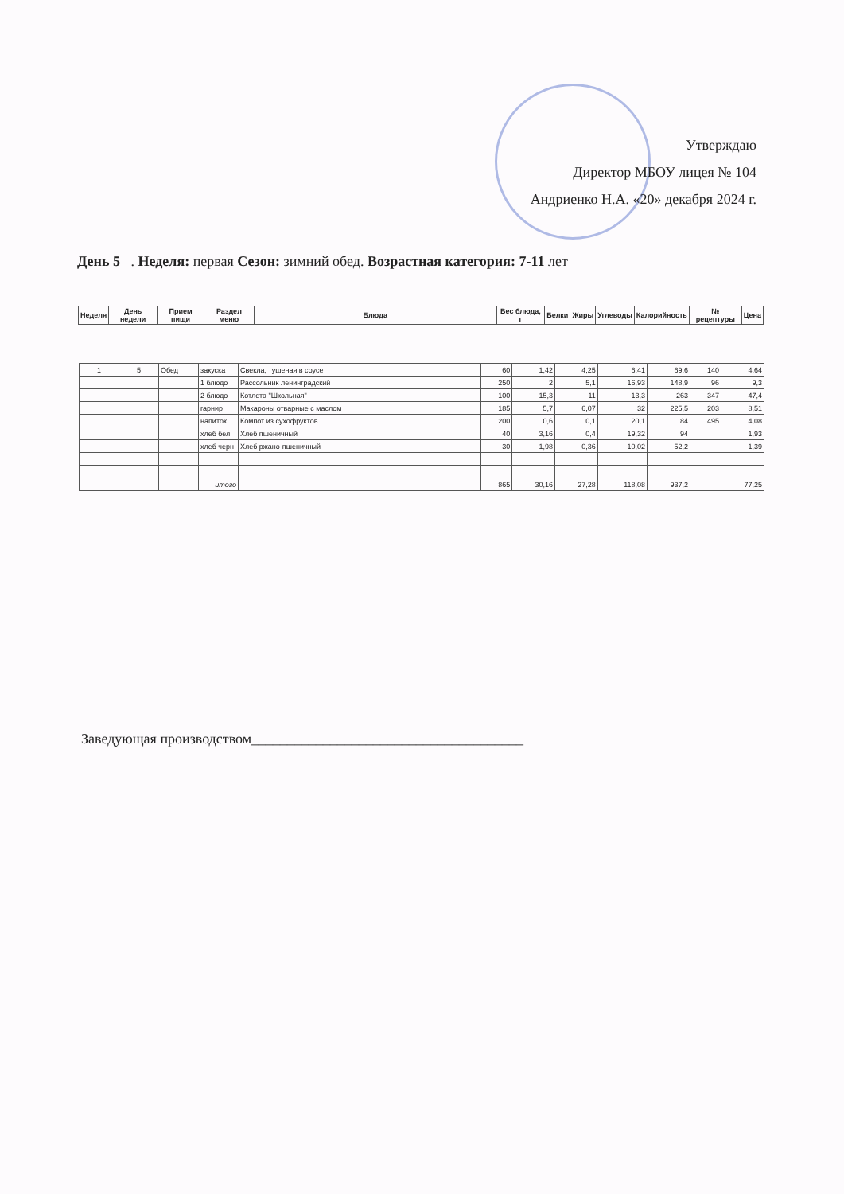Утверждаю
Директор МБОУ лицея № 104
Андриенко Н.А. «20» декабря 2024 г.
День 5 . Неделя: первая Сезон: зимний обед. Возрастная категория: 7-11 лет
| Неделя | День недели | Прием пищи | Раздел меню | Блюда | Вес блюда, г | Белки | Жиры | Углеводы | Калорийность | № рецептуры | Цена |
| --- | --- | --- | --- | --- | --- | --- | --- | --- | --- | --- | --- |
| 1 | 5 | Обед | закуска | Свекла, тушеная в соусе | 60 | 1,42 | 4,25 | 6,41 | 69,6 | 140 | 4,64 |
| | | | 1 блюдо | Рассольник ленинградский | 250 | 2 | 5,1 | 16,93 | 148,9 | 96 | 9,3 |
| | | | 2 блюдо | Котлета "Школьная" | 100 | 15,3 | 11 | 13,3 | 263 | 347 | 47,4 |
| | | | гарнир | Макароны отварные с маслом | 185 | 5,7 | 6,07 | 32 | 225,5 | 203 | 8,51 |
| | | | напиток | Компот из сухофруктов | 200 | 0,6 | 0,1 | 20,1 | 84 | 495 | 4,08 |
| | | | хлеб бел. | Хлеб пшеничный | 40 | 3,16 | 0,4 | 19,32 | 94 | | 1,93 |
| | | | хлеб черн | Хлеб ржано-пшеничный | 30 | 1,98 | 0,36 | 10,02 | 52,2 | | 1,39 |
| | | | итого | | 865 | 30,16 | 27,28 | 118,08 | 937,2 | | 77,25 |
Заведующая производством______________________________________